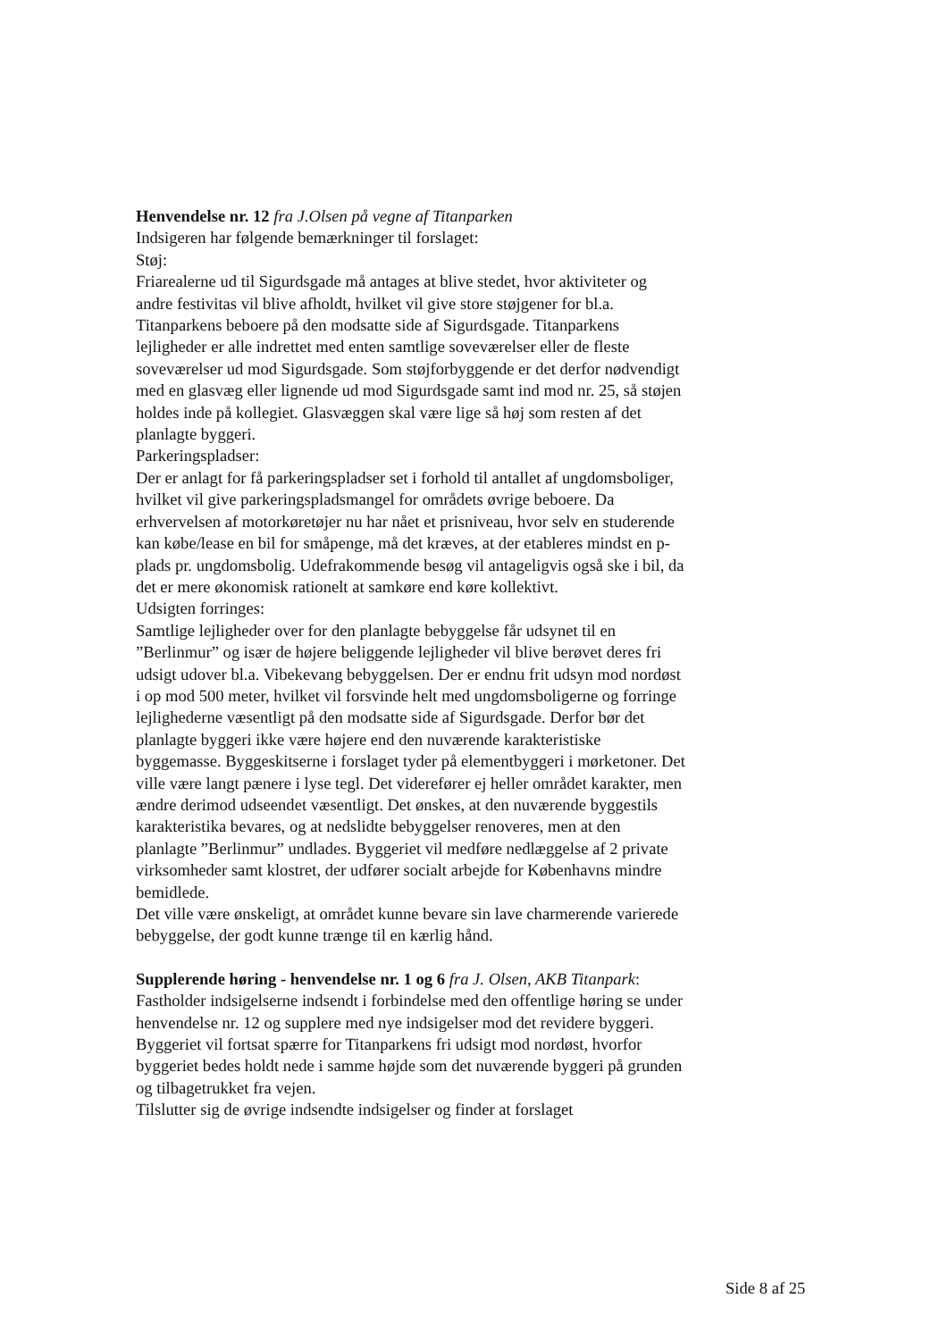Henvendelse nr. 12 fra J.Olsen på vegne af Titanparken
Indsigeren har følgende bemærkninger til forslaget:
Støj:
Friarealerne ud til Sigurdsgade må antages at blive stedet, hvor aktiviteter og andre festivitas vil blive afholdt, hvilket vil give store støjgener for bl.a. Titanparkens beboere på den modsatte side af Sigurdsgade. Titanparkens lejligheder er alle indrettet med enten samtlige soveværelser eller de fleste soveværelser ud mod Sigurdsgade. Som støjforbyggende er det derfor nødvendigt med en glasvæg eller lignende ud mod Sigurdsgade samt ind mod nr. 25, så støjen holdes inde på kollegiet. Glasvæggen skal være lige så høj som resten af det planlagte byggeri.
Parkeringspladser:
Der er anlagt for få parkeringspladser set i forhold til antallet af ungdomsboliger, hvilket vil give parkeringspladsmangel for områdets øvrige beboere. Da erhvervelsen af motorkøretøjer nu har nået et prisniveau, hvor selv en studerende kan købe/lease en bil for småpenge, må det kræves, at der etableres mindst en p-plads pr. ungdomsbolig. Udefrakommende besøg vil antageligvis også ske i bil, da det er mere økonomisk rationelt at samkøre end køre kollektivt.
Udsigten forringes:
Samtlige lejligheder over for den planlagte bebyggelse får udsynet til en ”Berlinmur” og især de højere beliggende lejligheder vil blive berøvet deres fri udsigt udover bl.a. Vibekevang bebyggelsen. Der er endnu frit udsyn mod nordøst i op mod 500 meter, hvilket vil forsvinde helt med ungdomsboligerne og forringe lejlighederne væsentligt på den modsatte side af Sigurdsgade. Derfor bør det planlagte byggeri ikke være højere end den nuværende karakteristiske byggemasse. Byggeskitserne i forslaget tyder på elementbyggeri i mørketoner. Det ville være langt pænere i lyse tegl. Det viderefører ej heller området karakter, men ændre derimod udseendet væsentligt. Det ønskes, at den nuværende byggestils karakteristika bevares, og at nedslidte bebyggelser renoveres, men at den planlagte ”Berlinmur” undlades. Byggeriet vil medføre nedlæggelse af 2 private virksomheder samt klostret, der udfører socialt arbejde for Københavns mindre bemidlede.
Det ville være ønskeligt, at området kunne bevare sin lave charmerende varierede bebyggelse, der godt kunne trænge til en kærlig hånd.
Supplerende høring - henvendelse nr. 1 og 6 fra J. Olsen, AKB Titanpark:
Fastholder indsigelserne indsendt i forbindelse med den offentlige høring se under henvendelse nr. 12 og supplere med nye indsigelser mod det revidere byggeri. Byggeriet vil fortsat spærre for Titanparkens fri udsigt mod nordøst, hvorfor byggeriet bedes holdt nede i samme højde som det nuværende byggeri på grunden og tilbagetrukket fra vejen.
Tilslutter sig de øvrige indsendte indsigelser og finder at forslaget
Side 8 af 25